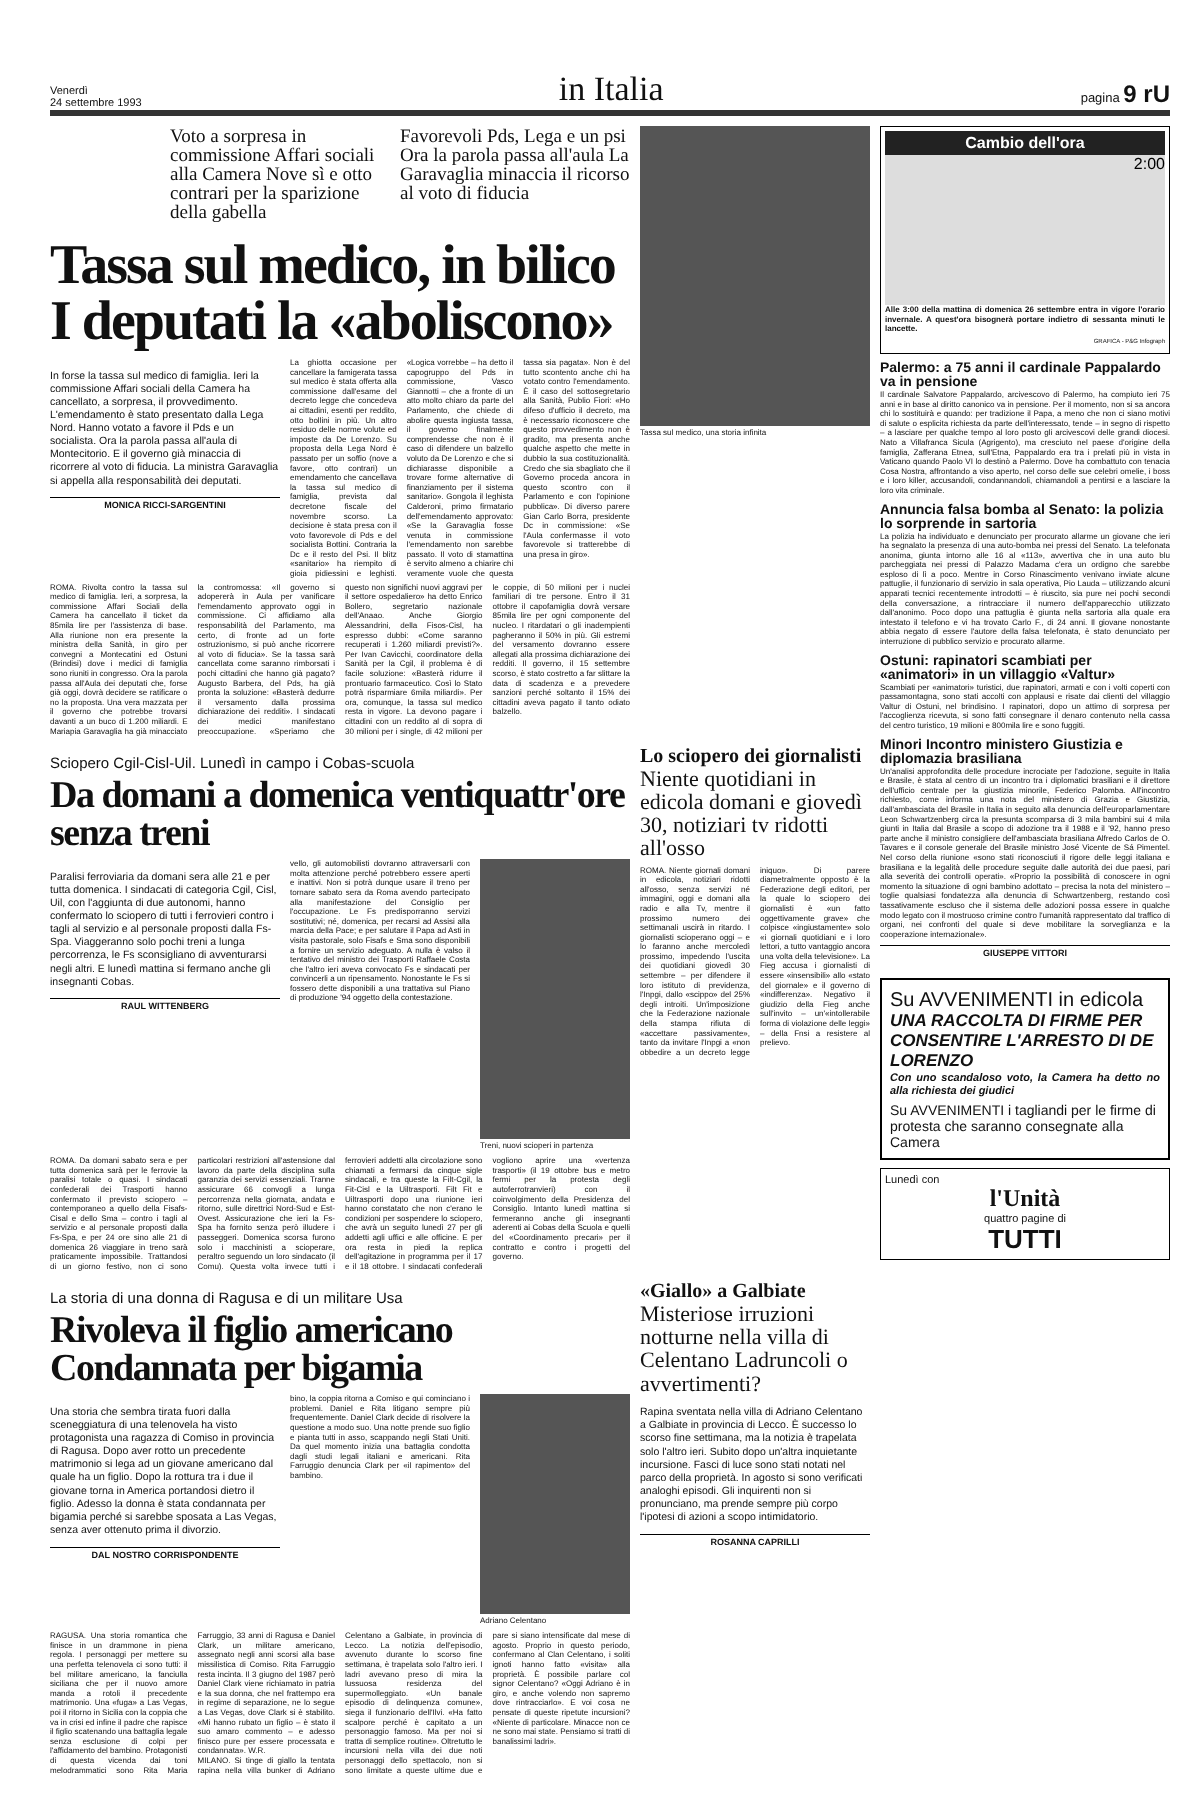Venerdì
24 settembre 1993
in Italia
pagina 9 rU
Voto a sorpresa in commissione Affari sociali alla Camera Nove sì e otto contrari per la sparizione della gabella
Favorevoli Pds, Lega e un psi Ora la parola passa all'aula La Garavaglia minaccia il ricorso al voto di fiducia
Tassa sul medico, in bilico I deputati la «aboliscono»
In forse la tassa sul medico di famiglia. Ieri la commissione Affari sociali della Camera ha cancellato, a sorpresa, il provvedimento. L'emendamento è stato presentato dalla Lega Nord. Hanno votato a favore il Pds e un socialista. Ora la parola passa all'aula di Montecitorio. E il governo già minaccia di ricorrere al voto di fiducia. La ministra Garavaglia si appella alla responsabilità dei deputati.
MONICA RICCI-SARGENTINI
La ghiotta occasione per cancellare la famigerata tassa sul medico è stata offerta alla commissione dall'esame del decreto legge che concedeva ai cittadini, esenti per reddito, otto bollini in più. Un altro residuo delle norme volute ed imposte da De Lorenzo. Su proposta della Lega Nord è passato per un soffio (nove a favore, otto contrari) un emendamento che cancellava la tassa sul medico di famiglia, prevista dal decretone fiscale del novembre scorso. La decisione è stata presa con il voto favorevole di Pds e del socialista Bottini. Contraria la Dc e il resto del Psi. Il blitz «sanitario» ha riempito di gioia pidiessini e leghisti. «Logica vorrebbe – ha detto il capogruppo del Pds in commissione, Vasco Giannotti – che a fronte di un atto molto chiaro da parte del Parlamento, che chiede di abolire questa ingiusta tassa, il governo finalmente comprendesse che non è il caso di difendere un balzello voluto da De Lorenzo e che si dichiarasse disponibile a trovare forme alternative di finanziamento per il sistema sanitario». Gongola il leghista Calderoni, primo firmatario dell'emendamento approvato: «Se la Garavaglia fosse venuta in commissione l'emendamento non sarebbe passato. Il voto di stamattina è servito almeno a chiarire chi veramente vuole che questa tassa sia pagata». Non è del tutto scontento anche chi ha votato contro l'emendamento. È il caso del sottosegretario alla Sanità, Publio Fiori: «Ho difeso d'ufficio il decreto, ma è necessario riconoscere che questo provvedimento non è gradito, ma presenta anche qualche aspetto che mette in dubbio la sua costituzionalità. Credo che sia sbagliato che il Governo proceda ancora in questo scontro con il Parlamento e con l'opinione pubblica». Di diverso parere Gian Carlo Borra, presidente Dc in commissione: «Se l'Aula confermasse il voto favorevole si tratterebbe di una presa in giro».
ROMA. Rivolta contro la tassa sul medico di famiglia. Ieri, a sorpresa, la commissione Affari Sociali della Camera ha cancellato il ticket da 85mila lire per l'assistenza di base. Alla riunione non era presente la ministra della Sanità, in giro per convegni a Montecatini ed Ostuni (Brindisi) dove i medici di famiglia sono riuniti in congresso. Ora la parola passa all'Aula dei deputati che, forse già oggi, dovrà decidere se ratificare o no la proposta. Una vera mazzata per il governo che potrebbe trovarsi davanti a un buco di 1.200 miliardi. E Mariapia Garavaglia ha già minacciato la contromossa: «Il governo si adopererà in Aula per vanificare l'emendamento approvato oggi in commissione. Ci affidiamo alla responsabilità del Parlamento, ma certo, di fronte ad un forte ostruzionismo, si può anche ricorrere al voto di fiducia». Se la tassa sarà cancellata come saranno rimborsati i pochi cittadini che hanno già pagato? Augusto Barbera, del Pds, ha già pronta la soluzione: «Basterà dedurre il versamento dalla prossima dichiarazione dei redditi». I sindacati dei medici manifestano preoccupazione. «Speriamo che questo non significhi nuovi aggravi per il settore ospedaliero» ha detto Enrico Bollero, segretario nazionale dell'Anaao. Anche Giorgio Alessandrini, della Fisos-Cisl, ha espresso dubbi: «Come saranno recuperati i 1.260 miliardi previsti?». Per Ivan Cavicchi, coordinatore della Sanità per la Cgil, il problema è di facile soluzione: «Basterà ridurre il prontuario farmaceutico. Così lo Stato potrà risparmiare 6mila miliardi». Per ora, comunque, la tassa sul medico resta in vigore. La devono pagare i cittadini con un reddito al di sopra di 30 milioni per i single, di 42 milioni per le coppie, di 50 milioni per i nuclei familiari di tre persone. Entro il 31 ottobre il capofamiglia dovrà versare 85mila lire per ogni componente del nucleo. I ritardatari o gli inadempienti pagheranno il 50% in più. Gli estremi del versamento dovranno essere allegati alla prossima dichiarazione dei redditi. Il governo, il 15 settembre scorso, è stato costretto a far slittare la data di scadenza e a prevedere sanzioni perché soltanto il 15% dei cittadini aveva pagato il tanto odiato balzello.
Tassa sul medico, una storia infinita
Sciopero Cgil-Cisl-Uil. Lunedì in campo i Cobas-scuola
Da domani a domenica ventiquattr'ore senza treni
Paralisi ferroviaria da domani sera alle 21 e per tutta domenica. I sindacati di categoria Cgil, Cisl, Uil, con l'aggiunta di due autonomi, hanno confermato lo sciopero di tutti i ferrovieri contro i tagli al servizio e al personale proposti dalla Fs-Spa. Viaggeranno solo pochi treni a lunga percorrenza, le Fs sconsigliano di avventurarsi negli altri. E lunedì mattina si fermano anche gli insegnanti Cobas.
RAUL WITTENBERG
vello, gli automobilisti dovranno attraversarli con molta attenzione perché potrebbero essere aperti e inattivi. Non si potrà dunque usare il treno per tornare sabato sera da Roma avendo partecipato alla manifestazione del Consiglio per l'occupazione. Le Fs predisporranno servizi sostitutivi; né, domenica, per recarsi ad Assisi alla marcia della Pace; e per salutare il Papa ad Asti in visita pastorale, solo Fisafs e Sma sono disponibili a fornire un servizio adeguato. A nulla è valso il tentativo del ministro dei Trasporti Raffaele Costa che l'altro ieri aveva convocato Fs e sindacati per convincerli a un ripensamento. Nonostante le Fs si fossero dette disponibili a una trattativa sul Piano di produzione '94 oggetto della contestazione.
Treni, nuovi scioperi in partenza
ROMA. Da domani sabato sera e per tutta domenica sarà per le ferrovie la paralisi totale o quasi. I sindacati confederali dei Trasporti hanno confermato il previsto sciopero – contemporaneo a quello della Fisafs-Cisal e dello Sma – contro i tagli al servizio e al personale proposti dalla Fs-Spa, e per 24 ore sino alle 21 di domenica 26 viaggiare in treno sarà praticamente impossibile. Trattandosi di un giorno festivo, non ci sono particolari restrizioni all'astensione dal lavoro da parte della disciplina sulla garanzia dei servizi essenziali. Tranne assicurare 66 convogli a lunga percorrenza nella giornata, andata e ritorno, sulle direttrici Nord-Sud e Est-Ovest. Assicurazione che ieri la Fs-Spa ha fornito senza però illudere i passeggeri. Domenica scorsa furono solo i macchinisti a scioperare, peraltro seguendo un loro sindacato (il Comu). Questa volta invece tutti i ferrovieri addetti alla circolazione sono chiamati a fermarsi da cinque sigle sindacali, e tra queste la Filt-Cgil, la Fit-Cisl e la Uiltrasporti. Filt Fit e Uiltrasporti dopo una riunione ieri hanno constatato che non c'erano le condizioni per sospendere lo sciopero, che avrà un seguito lunedì 27 per gli addetti agli uffici e alle officine. E per ora resta in piedi la replica dell'agitazione in programma per il 17 e il 18 ottobre. I sindacati confederali vogliono aprire una «vertenza trasporti» (il 19 ottobre bus e metro fermi per la protesta degli autoferrotranvieri) con il coinvolgimento della Presidenza del Consiglio. Intanto lunedì mattina si fermeranno anche gli insegnanti aderenti ai Cobas della Scuola e quelli del «Coordinamento precari» per il contratto e contro i progetti del governo.
Lo sciopero dei giornalisti
Niente quotidiani in edicola domani e giovedì 30, notiziari tv ridotti all'osso
ROMA. Niente giornali domani in edicola, notiziari ridotti all'osso, senza servizi né immagini, oggi e domani alla radio e alla Tv, mentre il prossimo numero dei settimanali uscirà in ritardo. I giornalisti scioperano oggi – e lo faranno anche mercoledì prossimo, impedendo l'uscita dei quotidiani giovedì 30 settembre – per difendere il loro istituto di previdenza, l'Inpgi, dallo «scippo» del 25% degli introiti. Un'imposizione che la Federazione nazionale della stampa rifiuta di «accettare passivamente», tanto da invitare l'Inpgi a «non obbedire a un decreto legge iniquo». Di parere diametralmente opposto è la Federazione degli editori, per la quale lo sciopero dei giornalisti è «un fatto oggettivamente grave» che colpisce «ingiustamente» solo «i giornali quotidiani e i loro lettori, a tutto vantaggio ancora una volta della televisione». La Fieg accusa i giornalisti di essere «insensibili» allo «stato del giornale» e il governo di «indifferenza». Negativo il giudizio della Fieg anche sull'invito – un'«intollerabile forma di violazione delle leggi» – della Fnsi a resistere al prelievo.
La storia di una donna di Ragusa e di un militare Usa
Rivoleva il figlio americano Condannata per bigamia
Una storia che sembra tirata fuori dalla sceneggiatura di una telenovela ha visto protagonista una ragazza di Comiso in provincia di Ragusa. Dopo aver rotto un precedente matrimonio si lega ad un giovane americano dal quale ha un figlio. Dopo la rottura tra i due il giovane torna in America portandosi dietro il figlio. Adesso la donna è stata condannata per bigamia perché si sarebbe sposata a Las Vegas, senza aver ottenuto prima il divorzio.
DAL NOSTRO CORRISPONDENTE
bino, la coppia ritorna a Comiso e qui cominciano i problemi. Daniel e Rita litigano sempre più frequentemente. Daniel Clark decide di risolvere la questione a modo suo. Una notte prende suo figlio e pianta tutti in asso, scappando negli Stati Uniti. Da quel momento inizia una battaglia condotta dagli studi legali italiani e americani. Rita Farruggio denuncia Clark per «il rapimento» del bambino.
Adriano Celentano
RAGUSA. Una storia romantica che finisce in un drammone in piena regola. I personaggi per mettere su una perfetta telenovela ci sono tutti: il bel militare americano, la fanciulla siciliana che per il nuovo amore manda a rotoli il precedente matrimonio. Una «fuga» a Las Vegas, poi il ritorno in Sicilia con la coppia che va in crisi ed infine il padre che rapisce il figlio scatenando una battaglia legale senza esclusione di colpi per l'affidamento del bambino. Protagonisti di questa vicenda dai toni melodrammatici sono Rita Maria Farruggio, 33 anni di Ragusa e Daniel Clark, un militare americano, assegnato negli anni scorsi alla base missilistica di Comiso. Rita Farruggio resta incinta. Il 3 giugno del 1987 però Daniel Clark viene richiamato in patria e la sua donna, che nel frattempo era in regime di separazione, ne lo segue a Las Vegas, dove Clark si è stabilito. «Mi hanno rubato un figlio – è stato il suo amaro commento – e adesso finisco pure per essere processata e condannata». W.R.
MILANO. Si tinge di giallo la tentata rapina nella villa bunker di Adriano Celentano a Galbiate, in provincia di Lecco. La notizia dell'episodio, avvenuto durante lo scorso fine settimana, è trapelata solo l'altro ieri. I ladri avevano preso di mira la lussuosa residenza del supermolleggiato. «Un banale episodio di delinquenza comune», siega il funzionario dell'Ilvi. «Ha fatto scalpore perché è capitato a un personaggio famoso. Ma per noi si tratta di semplice routine». Oltretutto le incursioni nella villa dei due noti personaggi dello spettacolo, non si sono limitate a queste ultime due e pare si siano intensificate dal mese di agosto. Proprio in questo periodo, confermano al Clan Celentano, i soliti ignoti hanno fatto «visita» alla proprietà. È possibile parlare col signor Celentano? «Oggi Adriano è in giro, e anche volendo non sapremo dove rintracciarlo». E voi cosa ne pensate di queste ripetute incursioni? «Niente di particolare. Minacce non ce ne sono mai state. Pensiamo si tratti di banalissimi ladri».
«Giallo» a Galbiate
Misteriose irruzioni notturne nella villa di Celentano Ladruncoli o avvertimenti?
Rapina sventata nella villa di Adriano Celentano a Galbiate in provincia di Lecco. È successo lo scorso fine settimana, ma la notizia è trapelata solo l'altro ieri. Subito dopo un'altra inquietante incursione. Fasci di luce sono stati notati nel parco della proprietà. In agosto si sono verificati analoghi episodi. Gli inquirenti non si pronunciano, ma prende sempre più corpo l'ipotesi di azioni a scopo intimidatorio.
ROSANNA CAPRILLI
Cambio dell'ora
2:00
Alle 3:00 della mattina di domenica 26 settembre entra in vigore l'orario invernale. A quest'ora bisognerà portare indietro di sessanta minuti le lancette.
GRAFICA - P&G Infograph
Palermo: a 75 anni il cardinale Pappalardo va in pensione
Il cardinale Salvatore Pappalardo, arcivescovo di Palermo, ha compiuto ieri 75 anni e in base al diritto canonico va in pensione. Per il momento, non si sa ancora chi lo sostituirà e quando: per tradizione il Papa, a meno che non ci siano motivi di salute o esplicita richiesta da parte dell'interessato, tende – in segno di rispetto – a lasciare per qualche tempo al loro posto gli arcivescovi delle grandi diocesi. Nato a Villafranca Sicula (Agrigento), ma cresciuto nel paese d'origine della famiglia, Zafferana Etnea, sull'Etna, Pappalardo era tra i prelati più in vista in Vaticano quando Paolo VI lo destinò a Palermo. Dove ha combattuto con tenacia Cosa Nostra, affrontando a viso aperto, nel corso delle sue celebri omelie, i boss e i loro killer, accusandoli, condannandoli, chiamandoli a pentirsi e a lasciare la loro vita criminale.
Annuncia falsa bomba al Senato: la polizia lo sorprende in sartoria
La polizia ha individuato e denunciato per procurato allarme un giovane che ieri ha segnalato la presenza di una auto-bomba nei pressi del Senato. La telefonata anonima, giunta intorno alle 16 al «113», avvertiva che in una auto blu parcheggiata nei pressi di Palazzo Madama c'era un ordigno che sarebbe esploso di lì a poco. Mentre in Corso Rinascimento venivano inviate alcune pattuglie, il funzionario di servizio in sala operativa, Pio Lauda – utilizzando alcuni apparati tecnici recentemente introdotti – è riuscito, sia pure nei pochi secondi della conversazione, a rintracciare il numero dell'apparecchio utilizzato dall'anonimo. Poco dopo una pattuglia è giunta nella sartoria alla quale era intestato il telefono e vi ha trovato Carlo F., di 24 anni. Il giovane nonostante abbia negato di essere l'autore della falsa telefonata, è stato denunciato per interruzione di pubblico servizio e procurato allarme.
Ostuni: rapinatori scambiati per «animatori» in un villaggio «Valtur»
Scambiati per «animatori» turistici, due rapinatori, armati e con i volti coperti con passamontagna, sono stati accolti con applausi e risate dai clienti del villaggio Valtur di Ostuni, nel brindisino. I rapinatori, dopo un attimo di sorpresa per l'accoglienza ricevuta, si sono fatti consegnare il denaro contenuto nella cassa del centro turistico, 19 milioni e 800mila lire e sono fuggiti.
Minori Incontro ministero Giustizia e diplomazia brasiliana
Un'analisi approfondita delle procedure incrociate per l'adozione, seguite in Italia e Brasile, è stata al centro di un incontro tra i diplomatici brasiliani e il direttore dell'ufficio centrale per la giustizia minorile, Federico Palomba. All'incontro richiesto, come informa una nota del ministero di Grazia e Giustizia, dall'ambasciata del Brasile in Italia in seguito alla denuncia dell'europarlamentare Leon Schwartzenberg circa la presunta scomparsa di 3 mila bambini sui 4 mila giunti in Italia dal Brasile a scopo di adozione tra il 1988 e il '92, hanno preso parte anche il ministro consigliere dell'ambasciata brasiliana Alfredo Carlos de O. Tavares e il console generale del Brasile ministro José Vicente de Sá Pimentel. Nel corso della riunione «sono stati riconosciuti il rigore delle leggi italiana e brasiliana e la legalità delle procedure seguite dalle autorità dei due paesi, pari alla severità dei controlli operati». «Proprio la possibilità di conoscere in ogni momento la situazione di ogni bambino adottato – precisa la nota del ministero – toglie qualsiasi fondatezza alla denuncia di Schwartzenberg, restando così tassativamente escluso che il sistema delle adozioni possa essere in qualche modo legato con il mostruoso crimine contro l'umanità rappresentato dal traffico di organi, nei confronti del quale si deve mobilitare la sorveglianza e la cooperazione internazionale».
GIUSEPPE VITTORI
Su AVVENIMENTI in edicola
UNA RACCOLTA DI FIRME PER CONSENTIRE L'ARRESTO DI DE LORENZO
Con uno scandaloso voto, la Camera ha detto no alla richiesta dei giudici
Su AVVENIMENTI i tagliandi per le firme di protesta che saranno consegnate alla Camera
Lunedì con
l'Unità
quattro pagine di
TUTTI